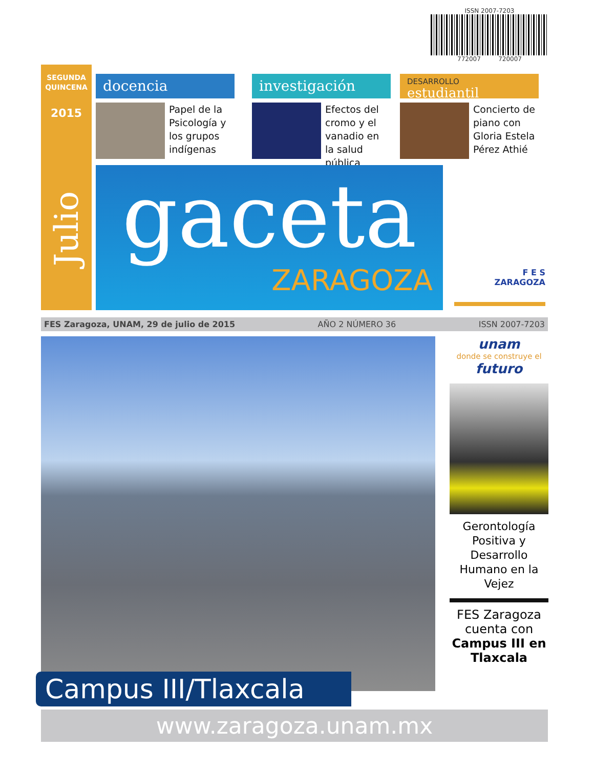ISSN 2007-7203
772007 720007
SEGUNDA
QUINCENA
2015
Julio
docencia
Papel de la Psicología y los grupos indígenas
investigación
Efectos del cromo y el vanadio en la salud pública
DESARROLLO
estudiantil
Concierto de piano con Gloria Estela Pérez Athié
gaceta
ZARAGOZA
F E S
ZARAGOZA
FES Zaragoza, UNAM, 29 de julio de 2015 AÑO 2 NÚMERO 36 ISSN 2007-7203
Campus III/Tlaxcala
unam
donde se construye el
futuro
Gerontología Positiva y Desarrollo Humano en la Vejez
FES Zaragoza cuenta con Campus III en Tlaxcala
www.zaragoza.unam.mx